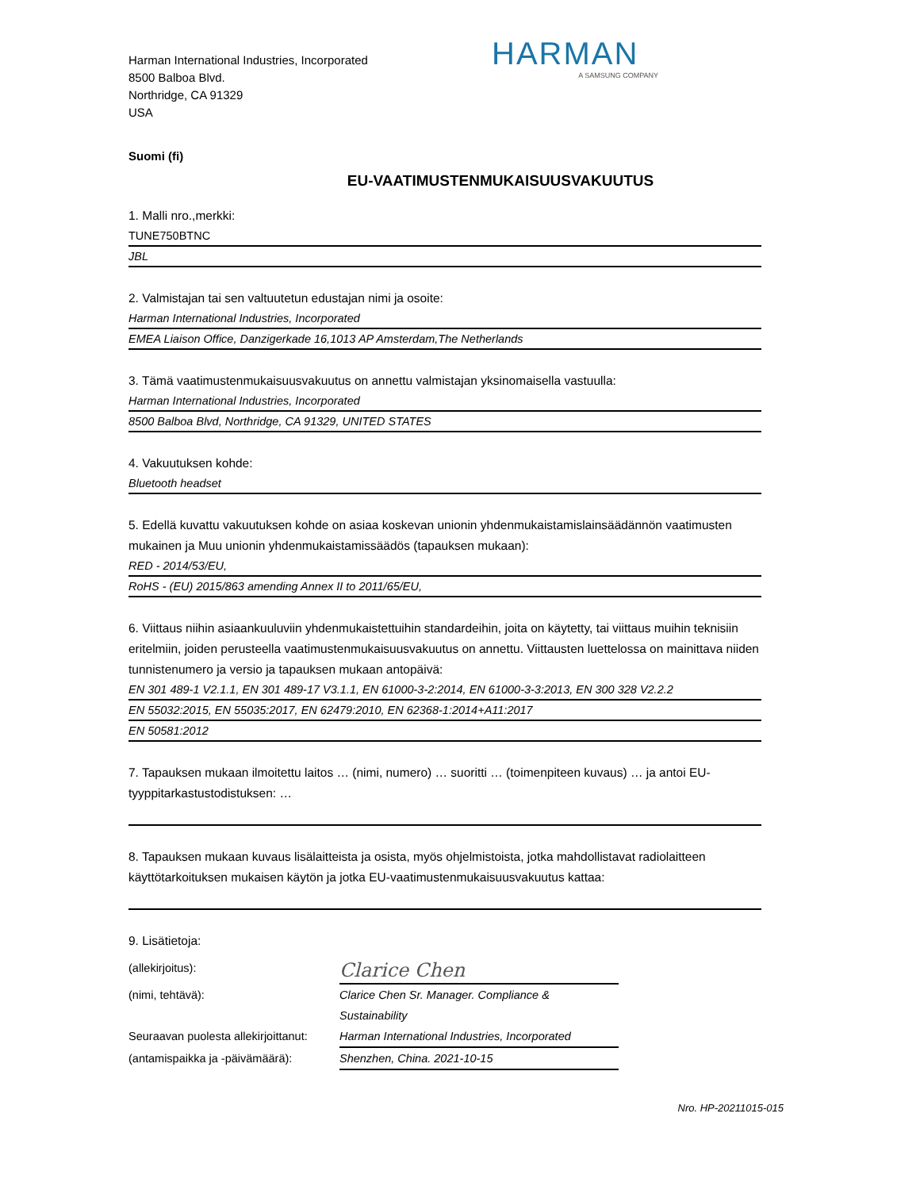Harman International Industries, Incorporated
8500 Balboa Blvd.
Northridge, CA 91329
USA
HARMAN
A SAMSUNG COMPANY
Suomi (fi)
EU-VAATIMUSTENMUKAISUUSVAKUUTUS
1. Malli nro.,merkki:
TUNE750BTNC
JBL
2. Valmistajan tai sen valtuutetun edustajan nimi ja osoite:
Harman International Industries, Incorporated
EMEA Liaison Office, Danzigerkade 16,1013 AP Amsterdam,The Netherlands
3. Tämä vaatimustenmukaisuusvakuutus on annettu valmistajan yksinomaisella vastuulla:
Harman International Industries, Incorporated
8500 Balboa Blvd, Northridge, CA 91329, UNITED STATES
4. Vakuutuksen kohde:
Bluetooth headset
5. Edellä kuvattu vakuutuksen kohde on asiaa koskevan unionin yhdenmukaistamislainsäädännön vaatimusten mukainen ja Muu unionin yhdenmukaistamissäädös (tapauksen mukaan):
RED - 2014/53/EU,
RoHS - (EU) 2015/863 amending Annex II to 2011/65/EU,
6. Viittaus niihin asiaankuuluviin yhdenmukaistettuihin standardeihin, joita on käytetty, tai viittaus muihin teknisiin eritelmiin, joiden perusteella vaatimustenmukaisuusvakuutus on annettu. Viittausten luettelossa on mainittava niiden tunnistenumero ja versio ja tapauksen mukaan antopäivä:
EN 301 489-1 V2.1.1, EN 301 489-17 V3.1.1, EN 61000-3-2:2014, EN 61000-3-3:2013, EN 300 328 V2.2.2
EN 55032:2015, EN 55035:2017, EN 62479:2010, EN 62368-1:2014+A11:2017
EN 50581:2012
7. Tapauksen mukaan ilmoitettu laitos … (nimi, numero) … suoritti … (toimenpiteen kuvaus) … ja antoi EU-tyyppitarkastustodistuksen: …
8. Tapauksen mukaan kuvaus lisälaitteista ja osista, myös ohjelmistoista, jotka mahdollistavat radiolaitteen käyttötarkoituksen mukaisen käytön ja jotka EU-vaatimustenmukaisuusvakuutus kattaa:
9. Lisätietoja:
(allekirjoitus):
Clarice Chen
(nimi, tehtävä):
Clarice Chen Sr. Manager. Compliance & Sustainability
Seuraavan puolesta allekirjoittanut:
Harman International Industries, Incorporated
(antamispaikka ja -päivämäärä):
Shenzhen, China. 2021-10-15
Nro. HP-20211015-015